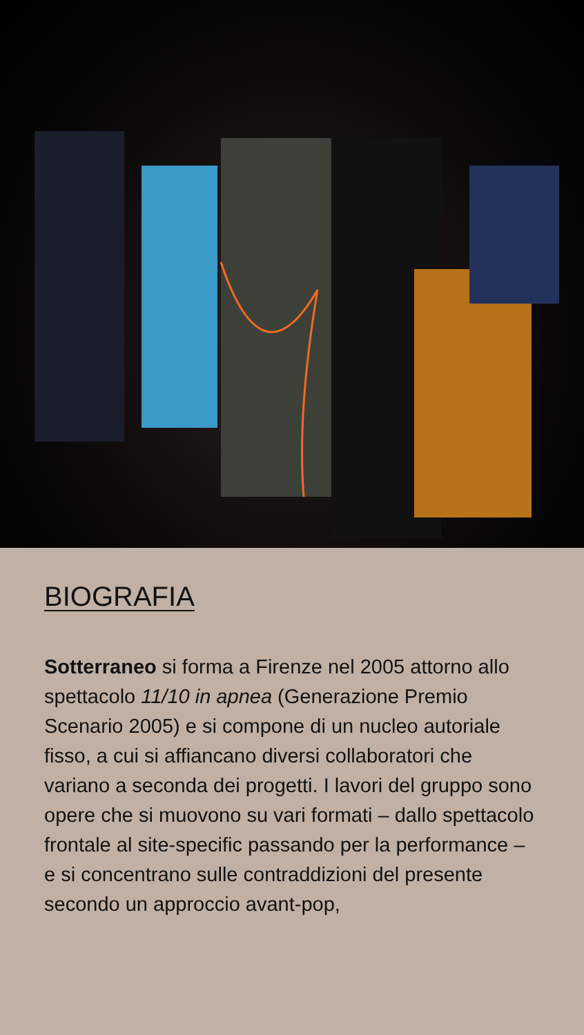BIOGRAFIA
Sotterraneo si forma a Firenze nel 2005 attorno allo spettacolo 11/10 in apnea (Generazione Premio Scenario 2005) e si compone di un nucleo autoriale fisso, a cui si affiancano diversi collaboratori che variano a seconda dei progetti. I lavori del gruppo sono opere che si muovono su vari formati – dallo spettacolo frontale al site-specific passando per la performance – e si concentrano sulle contraddizioni del presente secondo un approccio avant-pop,